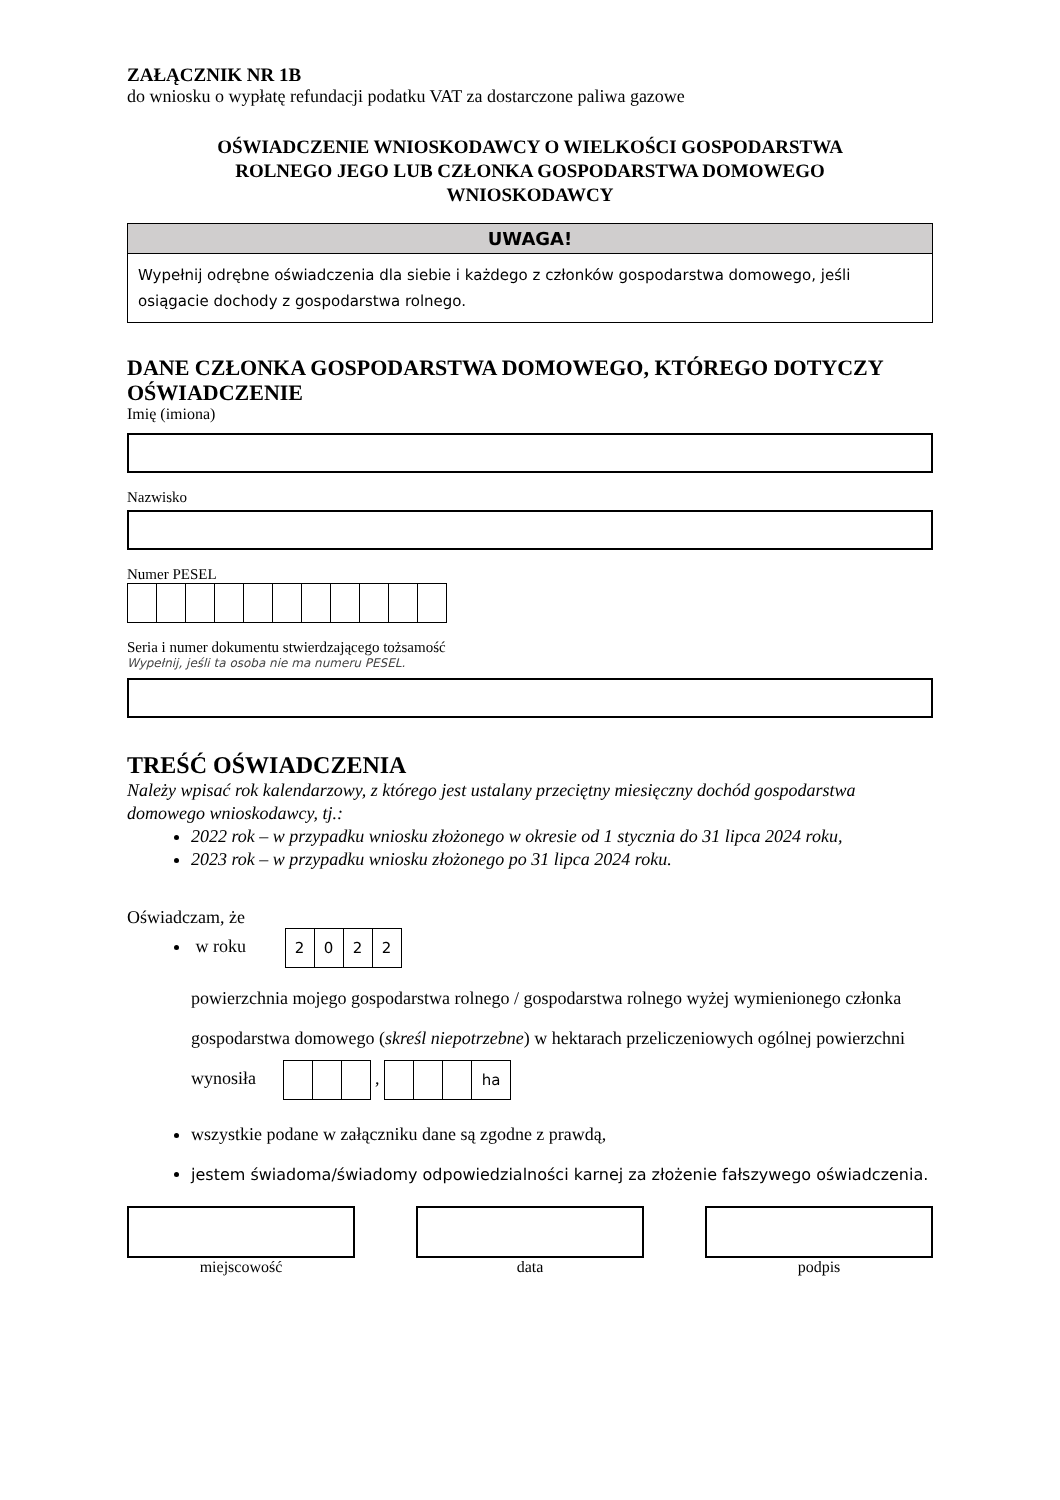ZAŁĄCZNIK NR 1B
do wniosku o wypłatę refundacji podatku VAT za dostarczone paliwa gazowe
OŚWIADCZENIE WNIOSKODAWCY O WIELKOŚCI GOSPODARSTWA
ROLNEGO JEGO LUB CZŁONKA GOSPODARSTWA DOMOWEGO
WNIOSKODAWCY
UWAGA!
Wypełnij odrębne oświadczenia dla siebie i każdego z członków gospodarstwa domowego, jeśli osiągacie dochody z gospodarstwa rolnego.
DANE CZŁONKA GOSPODARSTWA DOMOWEGO, KTÓREGO DOTYCZY OŚWIADCZENIE
Imię (imiona)
Nazwisko
Numer PESEL
Seria i numer dokumentu stwierdzającego tożsamość
Wypełnij, jeśli ta osoba nie ma numeru PESEL.
TREŚĆ OŚWIADCZENIA
Należy wpisać rok kalendarzowy, z którego jest ustalany przeciętny miesięczny dochód gospodarstwa domowego wnioskodawcy, tj.:
2022 rok – w przypadku wniosku złożonego w okresie od 1 stycznia do 31 lipca 2024 roku,
2023 rok – w przypadku wniosku złożonego po 31 lipca 2024 roku.
Oświadczam, że
w roku 2022
powierzchnia mojego gospodarstwa rolnego / gospodarstwa rolnego wyżej wymienionego członka gospodarstwa domowego (skreśl niepotrzebne) w hektarach przeliczeniowych ogólnej powierzchni wynosiła , ha
wszystkie podane w załączniku dane są zgodne z prawdą,
jestem świadoma/świadomy odpowiedzialności karnej za złożenie fałszywego oświadczenia.
miejscowość data podpis